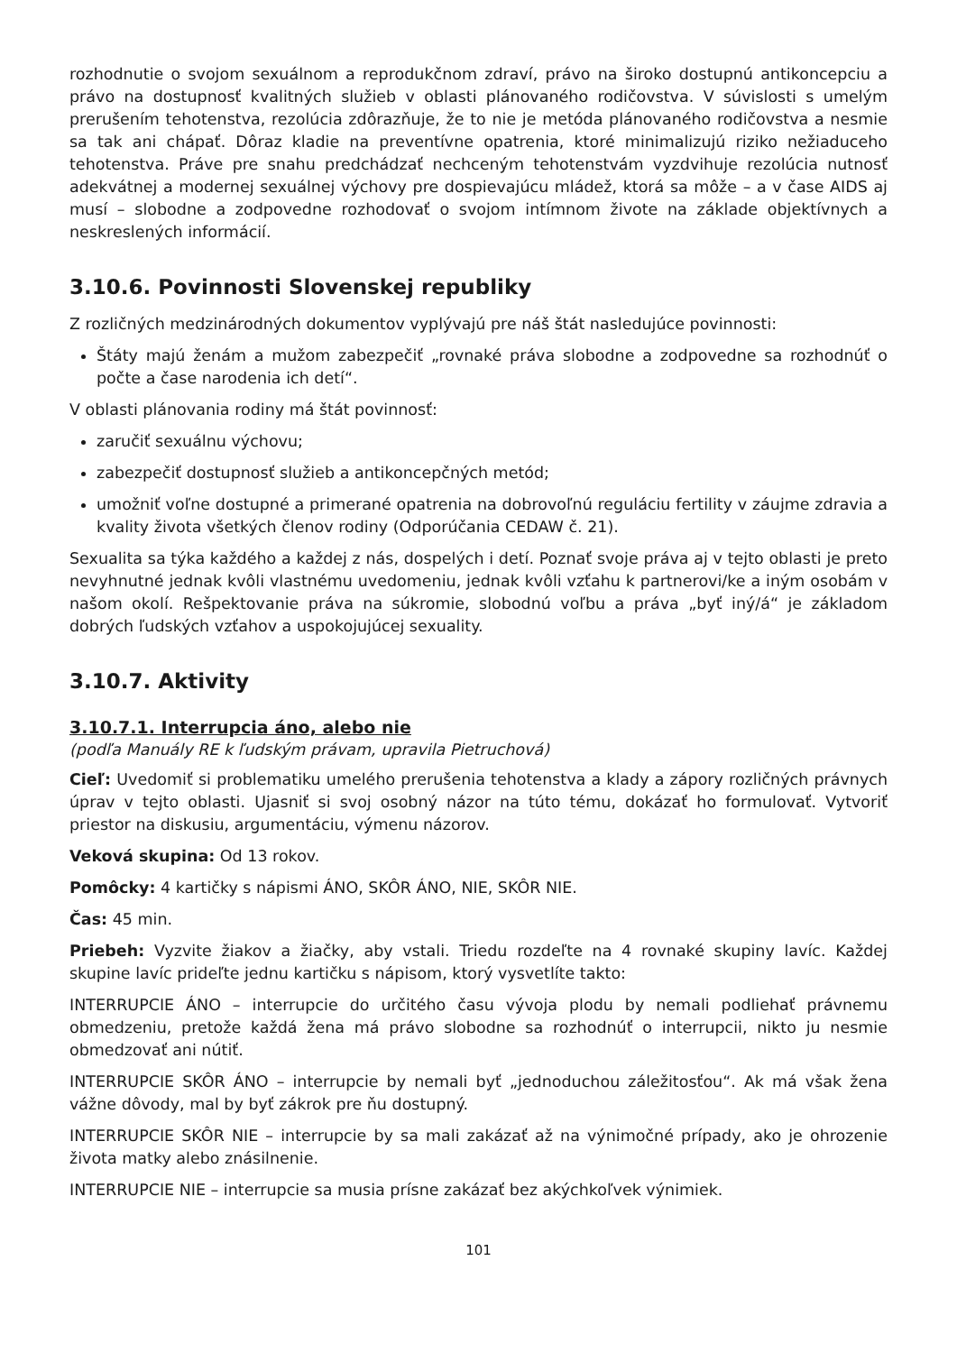rozhodnutie o svojom sexuálnom a reprodukčnom zdraví, právo na široko dostupnú antikoncepciu a právo na dostupnosť kvalitných služieb v oblasti plánovaného rodičovstva. V súvislosti s umelým prerušením tehotenstva, rezolúcia zdôrazňuje, že to nie je metóda plánovaného rodičovstva a nesmie sa tak ani chápať. Dôraz kladie na preventívne opatrenia, ktoré minimalizujú riziko nežiaduceho tehotenstva. Práve pre snahu predchádzať nechceným tehotenstvám vyzdvihuje rezolúcia nutnosť adekvátnej a modernej sexuálnej výchovy pre dospievajúcu mládež, ktorá sa môže – a v čase AIDS aj musí – slobodne a zodpovedne rozhodovať o svojom intímnom živote na základe objektívnych a neskreslených informácií.
3.10.6. Povinnosti Slovenskej republiky
Z rozličných medzinárodných dokumentov vyplývajú pre náš štát nasledujúce povinnosti:
Štáty majú ženám a mužom zabezpečiť „rovnaké práva slobodne a zodpovedne sa rozhodnúť o počte a čase narodenia ich detí“.
V oblasti plánovania rodiny má štát povinnosť:
zaručiť sexuálnu výchovu;
zabezpečiť dostupnosť služieb a antikoncepčných metód;
umožniť voľne dostupné a primerané opatrenia na dobrovoľnú reguláciu fertility v záujme zdravia a kvality života všetkých členov rodiny (Odporúčania CEDAW č. 21).
Sexualita sa týka každého a každej z nás, dospelých i detí. Poznať svoje práva aj v tejto oblasti je preto nevyhnutné jednak kvôli vlastnému uvedomeniu, jednak kvôli vzťahu k partnerovi/ke a iným osobám v našom okolí. Rešpektovanie práva na súkromie, slobodnú voľbu a práva „byť iný/á“ je základom dobrých ľudských vzťahov a uspokojujúcej sexuality.
3.10.7. Aktivity
3.10.7.1. Interrupcia áno, alebo nie
(podľa Manuály RE k ľudským právam, upravila Pietruchová)
Cieľ: Uvedomiť si problematiku umelého prerušenia tehotenstva a klady a zápory rozličných právnych úprav v tejto oblasti. Ujasniť si svoj osobný názor na túto tému, dokázať ho formulovať. Vytvoriť priestor na diskusiu, argumentáciu, výmenu názorov.
Veková skupina: Od 13 rokov.
Pomôcky: 4 kartičky s nápismi ÁNO, SKÔR ÁNO, NIE, SKÔR NIE.
Čas: 45 min.
Priebeh: Vyzvite žiakov a žiačky, aby vstali. Triedu rozdeľte na 4 rovnaké skupiny lavíc. Každej skupine lavíc prideľte jednu kartičku s nápisom, ktorý vysvetlíte takto:
INTERRUPCIE ÁNO – interrupcie do určitého času vývoja plodu by nemali podliehať právnemu obmedzeniu, pretože každá žena má právo slobodne sa rozhodnúť o interrupcii, nikto ju nesmie obmedzovať ani nútiť.
INTERRUPCIE SKÔR ÁNO – interrupcie by nemali byť „jednoduchou záležitosťou“. Ak má však žena vážne dôvody, mal by byť zákrok pre ňu dostupný.
INTERRUPCIE SKÔR NIE – interrupcie by sa mali zakázať až na výnimočné prípady, ako je ohrozenie života matky alebo znásilnenie.
INTERRUPCIE NIE – interrupcie sa musia prísne zakázať bez akýchkoľvek výnimiek.
101